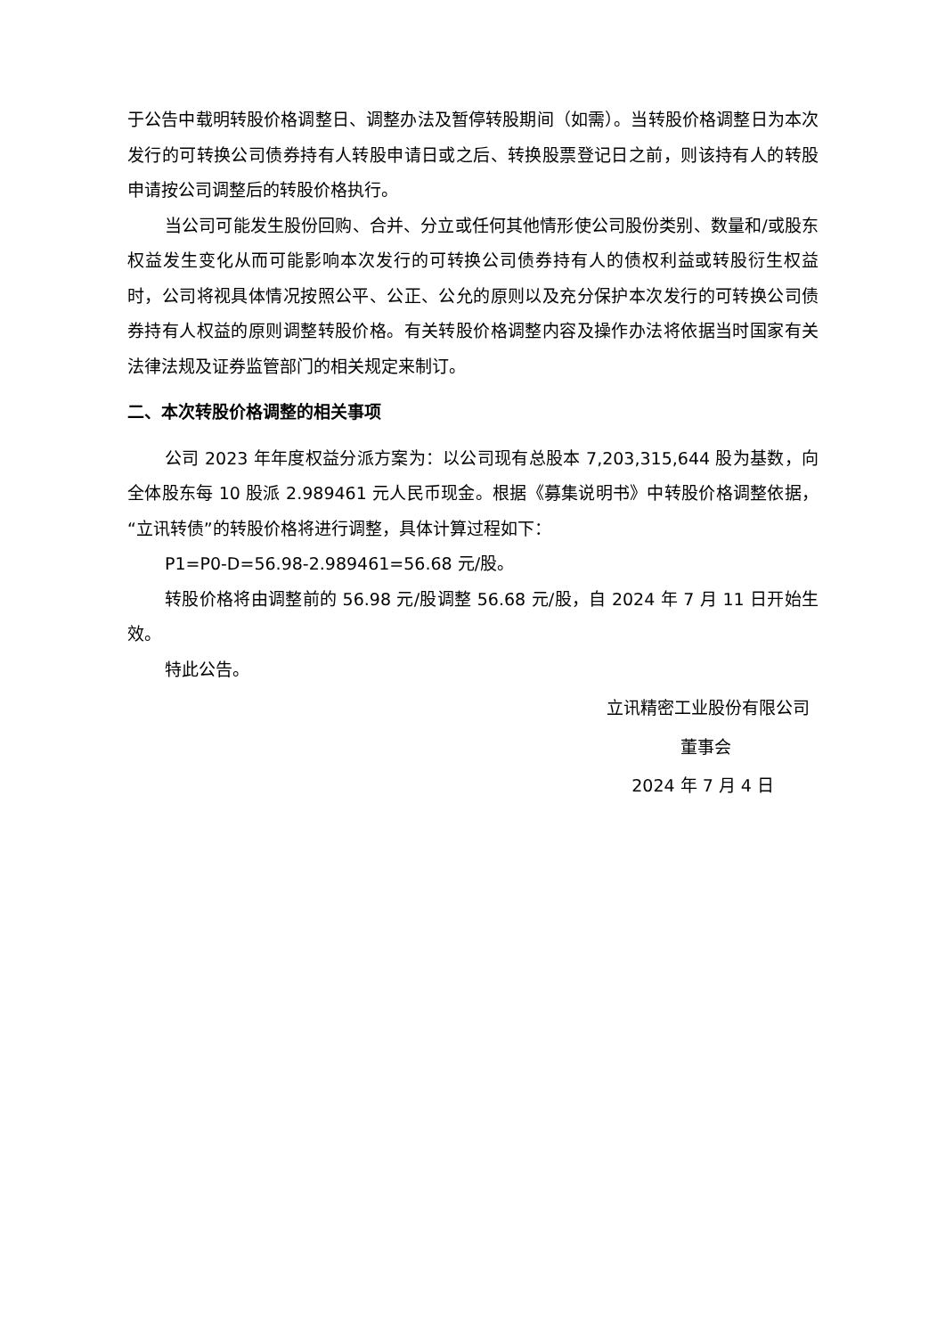于公告中载明转股价格调整日、调整办法及暂停转股期间（如需）。当转股价格调整日为本次发行的可转换公司债券持有人转股申请日或之后、转换股票登记日之前，则该持有人的转股申请按公司调整后的转股价格执行。
当公司可能发生股份回购、合并、分立或任何其他情形使公司股份类别、数量和/或股东权益发生变化从而可能影响本次发行的可转换公司债券持有人的债权利益或转股衍生权益时，公司将视具体情况按照公平、公正、公允的原则以及充分保护本次发行的可转换公司债券持有人权益的原则调整转股价格。有关转股价格调整内容及操作办法将依据当时国家有关法律法规及证券监管部门的相关规定来制订。
二、本次转股价格调整的相关事项
公司 2023 年年度权益分派方案为：以公司现有总股本 7,203,315,644 股为基数，向全体股东每 10 股派 2.989461 元人民币现金。根据《募集说明书》中转股价格调整依据，“立讯转债”的转股价格将进行调整，具体计算过程如下：
P1=P0-D=56.98-2.989461=56.68 元/股。
转股价格将由调整前的 56.98 元/股调整 56.68 元/股，自 2024 年 7 月 11 日开始生效。
特此公告。
立讯精密工业股份有限公司
董事会
2024 年 7 月 4 日